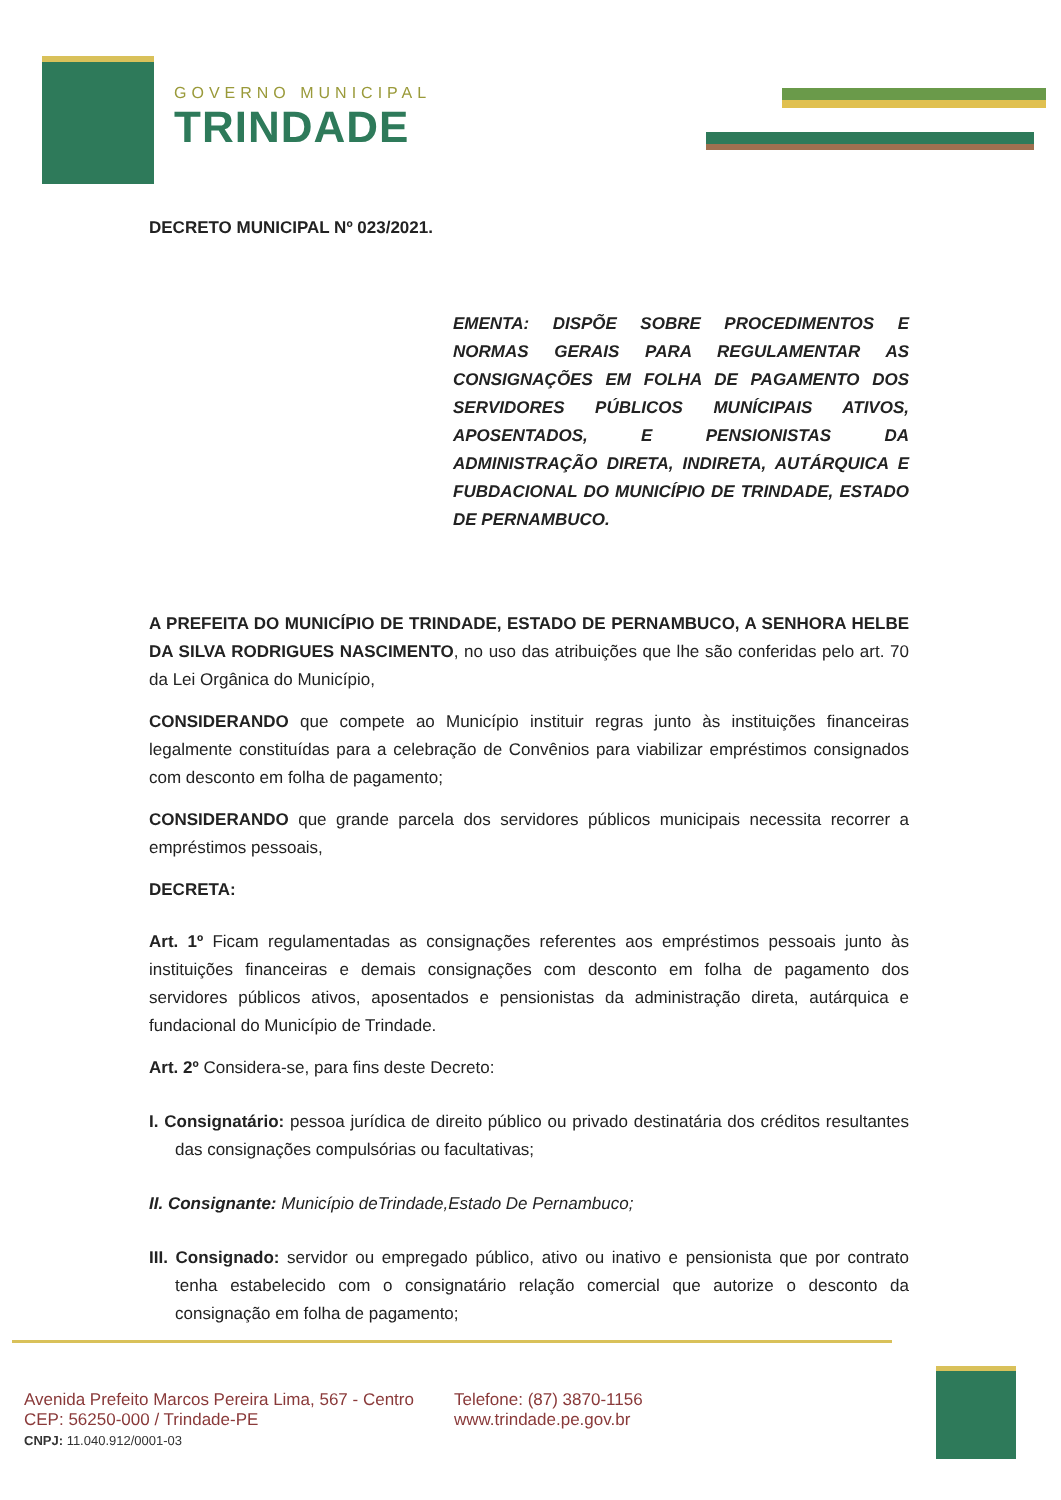GOVERNO MUNICIPAL
TRINDADE
DECRETO MUNICIPAL Nº 023/2021.
EMENTA: DISPÕE SOBRE PROCEDIMENTOS E NORMAS GERAIS PARA REGULAMENTAR AS CONSIGNAÇÕES EM FOLHA DE PAGAMENTO DOS SERVIDORES PÚBLICOS MUNÍCIPAIS ATIVOS, APOSENTADOS, E PENSIONISTAS DA ADMINISTRAÇÃO DIRETA, INDIRETA, AUTÁRQUICA E FUBDACIONAL DO MUNICÍPIO DE TRINDADE, ESTADO DE PERNAMBUCO.
A PREFEITA DO MUNICÍPIO DE TRINDADE, ESTADO DE PERNAMBUCO, A SENHORA HELBE DA SILVA RODRIGUES NASCIMENTO, no uso das atribuições que lhe são conferidas pelo art. 70 da Lei Orgânica do Município,
CONSIDERANDO que compete ao Município instituir regras junto às instituições financeiras legalmente constituídas para a celebração de Convênios para viabilizar empréstimos consignados com desconto em folha de pagamento;
CONSIDERANDO que grande parcela dos servidores públicos municipais necessita recorrer a empréstimos pessoais,
DECRETA:
Art. 1º Ficam regulamentadas as consignações referentes aos empréstimos pessoais junto às instituições financeiras e demais consignações com desconto em folha de pagamento dos servidores públicos ativos, aposentados e pensionistas da administração direta, autárquica e fundacional do Município de Trindade.
Art. 2º Considera-se, para fins deste Decreto:
I. Consignatário: pessoa jurídica de direito público ou privado destinatária dos créditos resultantes das consignações compulsórias ou facultativas;
II. Consignante: Município deTrindade,Estado De Pernambuco;
III. Consignado: servidor ou empregado público, ativo ou inativo e pensionista que por contrato tenha estabelecido com o consignatário relação comercial que autorize o desconto da consignação em folha de pagamento;
Avenida Prefeito Marcos Pereira Lima, 567 - Centro
CEP: 56250-000 / Trindade-PE
CNPJ: 11.040.912/0001-03
Telefone: (87) 3870-1156
www.trindade.pe.gov.br